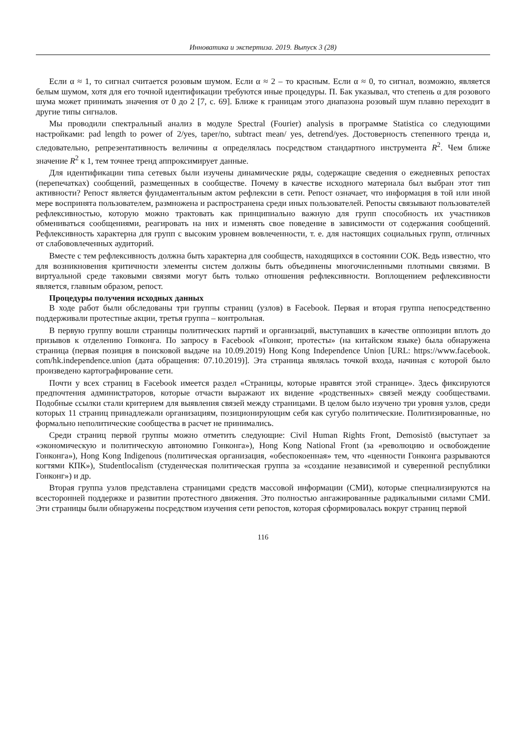Инноватика и экспертиза. 2019. Выпуск 3 (28)
Если α ≈ 1, то сигнал считается розовым шумом. Если α ≈ 2 – то красным. Если α ≈ 0, то сигнал, возможно, является белым шумом, хотя для его точной идентификации требуются иные процедуры. П. Бак указывал, что степень α для розового шума может принимать значения от 0 до 2 [7, с. 69]. Ближе к границам этого диапазона розовый шум плавно переходит в другие типы сигналов.
Мы проводили спектральный анализ в модуле Spectral (Fourier) analysis в программе Statistica со следующими настройками: pad length to power of 2/yes, taper/no, subtract mean/ yes, detrend/yes. Достоверность степенного тренда и, следовательно, репрезентативность величины α определялась посредством стандартного инструмента R<sup>2</sup>. Чем ближе значение R<sup>2</sup> к 1, тем точнее тренд аппроксимирует данные.
Для идентификации типа сетевых были изучены динамические ряды, содержащие сведения о ежедневных репостах (перепечатках) сообщений, размещенных в сообществе. Почему в качестве исходного материала был выбран этот тип активности? Репост является фундаментальным актом рефлексии в сети. Репост означает, что информация в той или иной мере воспринята пользователем, размножена и распространена среди иных пользователей. Репосты связывают пользователей рефлексивностью, которую можно трактовать как принципиально важную для групп способность их участников обмениваться сообщениями, реагировать на них и изменять свое поведение в зависимости от содержания сообщений. Рефлексивность характерна для групп с высоким уровнем вовлеченности, т. е. для настоящих социальных групп, отличных от слабововлеченных аудиторий.
Вместе с тем рефлексивность должна быть характерна для сообществ, находящихся в состоянии СОК. Ведь известно, что для возникновения критичности элементы систем должны быть объединены многочисленными плотными связями. В виртуальной среде таковыми связями могут быть только отношения рефлексивности. Воплощением рефлексивности является, главным образом, репост.
Процедуры получения исходных данных
В ходе работ были обследованы три группы страниц (узлов) в Facebook. Первая и вторая группа непосредственно поддерживали протестные акции, третья группа – контрольная.
В первую группу вошли страницы политических партий и организаций, выступавших в качестве оппозиции вплоть до призывов к отделению Гонконга. По запросу в Facebook «Гонконг, протесты» (на китайском языке) была обнаружена страница (первая позиция в поисковой выдаче на 10.09.2019) Hong Kong Independence Union [URL: https://www.facebook. com/hk.independence.union (дата обращения: 07.10.2019)]. Эта страница являлась точкой входа, начиная с которой было произведено картографирование сети.
Почти у всех страниц в Facebook имеется раздел «Страницы, которые нравятся этой странице». Здесь фиксируются предпочтения администраторов, которые отчасти выражают их видение «родственных» связей между сообществами. Подобные ссылки стали критерием для выявления связей между страницами. В целом было изучено три уровня узлов, среди которых 11 страниц принадлежали организациям, позиционирующим себя как сугубо политические. Политизированные, но формально неполитические сообщества в расчет не принимались.
Среди страниц первой группы можно отметить следующие: Civil Human Rights Front, Demosistō (выступает за «экономическую и политическую автономию Гонконга»), Hong Kong National Front (за «революцию и освобождение Гонконга»), Hong Kong Indigenous (политическая организация, «обеспокоенная» тем, что «ценности Гонконга разрываются когтями КПК»), Studentlocalism (студенческая политическая группа за «создание независимой и суверенной республики Гонконг») и др.
Вторая группа узлов представлена страницами средств массовой информации (СМИ), которые специализируются на всесторонней поддержке и развитии протестного движения. Это полностью ангажированные радикальными силами СМИ. Эти страницы были обнаружены посредством изучения сети репостов, которая сформировалась вокруг страниц первой
116